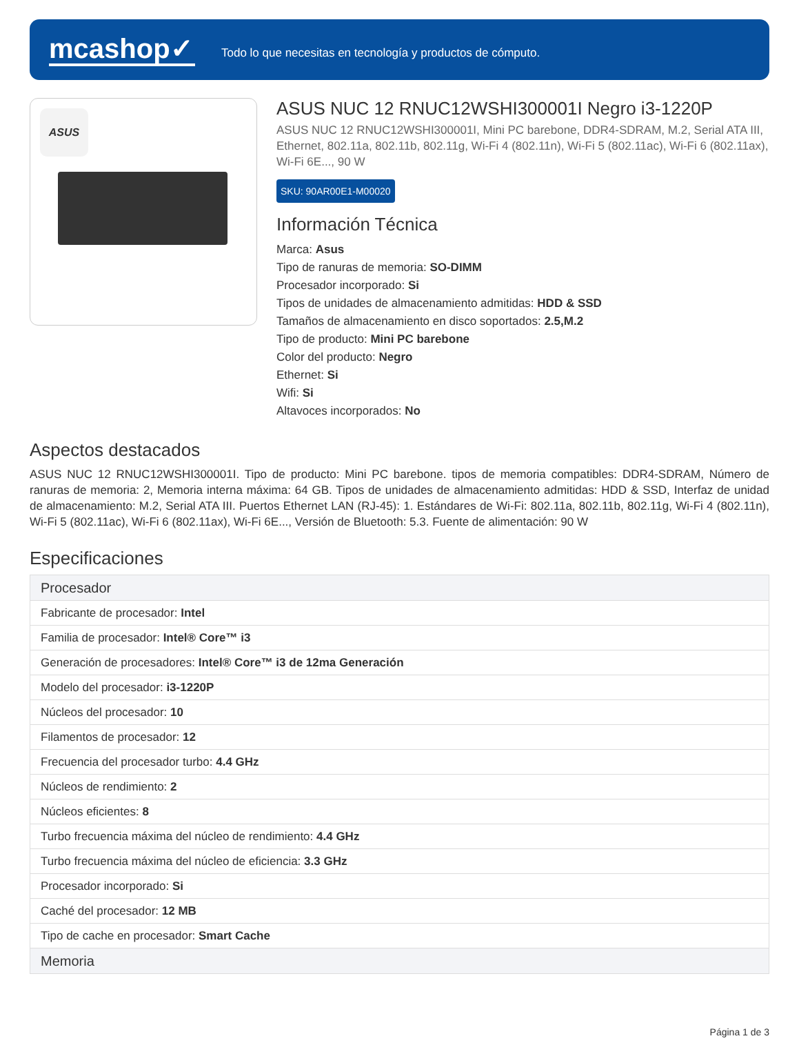mcashop✓
Todo lo que necesitas en tecnología y productos de cómputo.
ASUS
ASUS NUC 12 RNUC12WSHI300001I Negro i3-1220P
ASUS NUC 12 RNUC12WSHI300001I, Mini PC barebone, DDR4-SDRAM, M.2, Serial ATA III, Ethernet, 802.11a, 802.11b, 802.11g, Wi-Fi 4 (802.11n), Wi-Fi 5 (802.11ac), Wi-Fi 6 (802.11ax), Wi-Fi 6E..., 90 W
SKU: 90AR00E1-M00020
Información Técnica
Marca: Asus
Tipo de ranuras de memoria: SO-DIMM
Procesador incorporado: Si
Tipos de unidades de almacenamiento admitidas: HDD & SSD
Tamaños de almacenamiento en disco soportados: 2.5,M.2
Tipo de producto: Mini PC barebone
Color del producto: Negro
Ethernet: Si
Wifi: Si
Altavoces incorporados: No
Aspectos destacados
ASUS NUC 12 RNUC12WSHI300001I. Tipo de producto: Mini PC barebone. tipos de memoria compatibles: DDR4-SDRAM, Número de ranuras de memoria: 2, Memoria interna máxima: 64 GB. Tipos de unidades de almacenamiento admitidas: HDD & SSD, Interfaz de unidad de almacenamiento: M.2, Serial ATA III. Puertos Ethernet LAN (RJ-45): 1. Estándares de Wi-Fi: 802.11a, 802.11b, 802.11g, Wi-Fi 4 (802.11n), Wi-Fi 5 (802.11ac), Wi-Fi 6 (802.11ax), Wi-Fi 6E..., Versión de Bluetooth: 5.3. Fuente de alimentación: 90 W
Especificaciones
| Procesador |
| --- |
| Fabricante de procesador: Intel |
| Familia de procesador: Intel® Core™ i3 |
| Generación de procesadores: Intel® Core™ i3 de 12ma Generación |
| Modelo del procesador: i3-1220P |
| Núcleos del procesador: 10 |
| Filamentos de procesador: 12 |
| Frecuencia del procesador turbo: 4.4 GHz |
| Núcleos de rendimiento: 2 |
| Núcleos eficientes: 8 |
| Turbo frecuencia máxima del núcleo de rendimiento: 4.4 GHz |
| Turbo frecuencia máxima del núcleo de eficiencia: 3.3 GHz |
| Procesador incorporado: Si |
| Caché del procesador: 12 MB |
| Tipo de cache en procesador: Smart Cache |
| Memoria |
Página 1 de 3